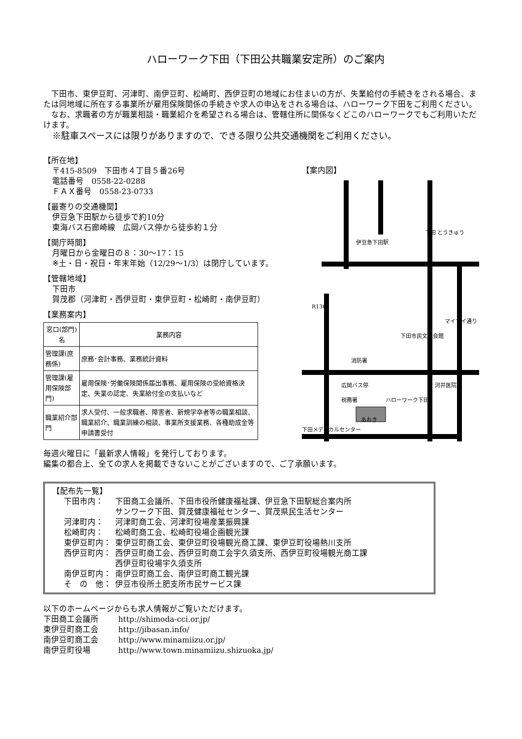ハローワーク下田（下田公共職業安定所）のご案内
下田市、東伊豆町、河津町、南伊豆町、松崎町、西伊豆町の地域にお住まいの方が、失業給付の手続きをされる場合、または同地域に所在する事業所が雇用保険関係の手続きや求人の申込をされる場合は、ハローワーク下田をご利用ください。
なお、求職者の方が職業相談・職業紹介を希望される場合は、管轄住所に関係なくどこのハローワークでもご利用いただけます。
※駐車スペースには限りがありますので、できる限り公共交通機関をご利用ください。
【所在地】
〒415-8509　下田市４丁目５番26号
電話番号　0558-22-0288
ＦＡＸ番号　0558-23-0733
【最寄りの交通機関】
伊豆急下田駅から徒歩で約10分
東海バス石廊崎線　広岡バス停から徒歩約１分
【開庁時間】
月曜日から金曜日の８：30〜17：15
※土・日・祝日・年末年始（12/29〜1/3）は閉庁しています。
【管轄地域】
下田市
賀茂郡（河津町・西伊豆町・東伊豆町・松崎町・南伊豆町）
【業務案内】
| 窓口(部門)名 | 業務内容 |
| --- | --- |
| 管理課(庶務係) | 庶務･会計事務、業務統計資料 |
| 管理課(雇用保険部門) | 雇用保険･労働保険関係届出事務、雇用保険の受給資格決定、失業の認定、失業給付金の支払いなど |
| 職業紹介部門 | 求人受付、一般求職者、障害者、新規学卒者等の職業相談、職業紹介、職業訓練の相談、事業所支援業務、各種助成金等申請書受付 |
【案内図】
伊豆急下田駅
下田 とうきゅう
R136
ハローワーク下田
下田市民文化会館
消防署
広岡バス停
税務署
下田メディカルセンター
あおき
河井医院
マイマイ通り
毎週火曜日に「最新求人情報」を発行しております。
編集の都合上、全ての求人を掲載できないことがございますので、ご了承願います。
【配布先一覧】
| 下田市内： | 下田商工会議所、下田市役所健康福祉課、伊豆急下田駅総合案内所 サンワーク下田、賀茂健康福祉センター、賀茂県民生活センター |
| 河津町内： | 河津町商工会、河津町役場産業振興課 |
| 松崎町内： | 松崎町商工会、松崎町役場企画観光課 |
| 東伊豆町内： | 東伊豆町商工会、東伊豆町役場観光商工課、東伊豆町役場熱川支所 |
| 西伊豆町内： | 西伊豆町商工会、西伊豆町商工会宇久須支所、西伊豆町役場観光商工課 西伊豆町役場宇久須支所 |
| 南伊豆町内： | 南伊豆町商工会、南伊豆町商工観光課 |
| そ の 他： | 伊豆市役所土肥支所市民サービス課 |
以下のホームページからも求人情報がご覧いただけます。
| 下田商工会議所 | http://shimoda-cci.or.jp/ |
| 東伊豆町商工会 | http://jibasan.info/ |
| 南伊豆町商工会 | http://www.minamiizu.or.jp/ |
| 南伊豆町役場 | http://www.town.minamiizu.shizuoka.jp/ |